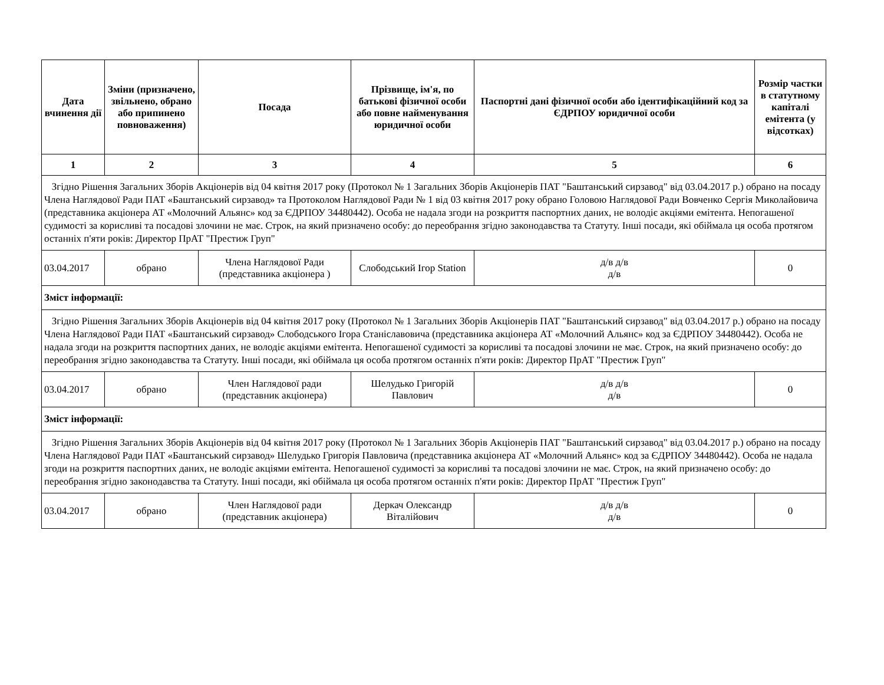| Дата вчинення дії | Зміни (призначено, звільнено, обрано або припинено повноваження) | Посада | Прізвище, ім'я, по батькові фізичної особи або повне найменування юридичної особи | Паспортні дані фізичної особи або ідентифікаційний код за ЄДРПОУ юридичної особи | Розмір частки в статутному капіталі емітента (у відсотках) |
| --- | --- | --- | --- | --- | --- |
| 1 | 2 | 3 | 4 | 5 | 6 |
| Згідно Рішення Загальних Зборів Акціонерів від 04 квітня 2017 року (Протокол № 1 Загальних Зборів Акціонерів ПАТ "Баштанський сирзавод" від 03.04.2017 р.) обрано на посаду Члена Наглядової Ради ПАТ «Баштанський сирзавод» та Протоколом Наглядової Ради № 1 від 03 квітня 2017 року обрано Головою Наглядової Ради Вовченко Сергія Миколайовича (представника акціонера АТ «Молочний Альянс» код за ЄДРПОУ 34480442). Особа не надала згоди на розкриття паспортних даних, не володіє акціями емітента. Непогашеної судимості за корисливі та посадові злочини не має. Строк, на який призначено особу: до переобрання згідно законодавства та Статуту. Інші посади, які обіймала ця особа протягом останніх п'яти років: Директор ПрАТ "Престиж Груп" | | | | | |
| 03.04.2017 | обрано | Члена Наглядової Ради (представника акціонера ) | Слободський Ігор Station | д/в д/в д/в | 0 |
| Зміст інформації: | | | | | |
| Згідно Рішення Загальних Зборів Акціонерів від 04 квітня 2017 року (Протокол № 1 Загальних Зборів Акціонерів ПАТ "Баштанський сирзавод" від 03.04.2017 р.) обрано на посаду Члена Наглядової Ради ПАТ «Баштанський сирзавод» Слободського Ігора Станіславовича (представника акціонера АТ «Молочний Альянс» код за ЄДРПОУ 34480442). Особа не надала згоди на розкриття паспортних даних, не володіє акціями емітента. Непогашеної судимості за корисливі та посадові злочини не має. Строк, на який призначено особу: до переобрання згідно законодавства та Статуту. Інші посади, які обіймала ця особа протягом останніх п'яти років: Директор ПрАТ "Престиж Груп" | | | | | |
| 03.04.2017 | обрано | Член Наглядової ради (представник акціонера) | Шелудько Григорій Павлович | д/в д/в д/в | 0 |
| Зміст інформації: | | | | | |
| Згідно Рішення Загальних Зборів Акціонерів від 04 квітня 2017 року (Протокол № 1 Загальних Зборів Акціонерів ПАТ "Баштанський сирзавод" від 03.04.2017 р.) обрано на посаду Члена Наглядової Ради ПАТ «Баштанський сирзавод» Шелудько Григорія Павловича (представника акціонера АТ «Молочний Альянс» код за ЄДРПОУ 34480442). Особа не надала згоди на розкриття паспортних даних, не володіє акціями емітента. Непогашеної судимості за корисливі та посадові злочини не має. Строк, на який призначено особу: до переобрання згідно законодавства та Статуту. Інші посади, які обіймала ця особа протягом останніх п'яти років: Директор ПрАТ "Престиж Груп" | | | | | |
| 03.04.2017 | обрано | Член Наглядової ради (представник акціонера) | Деркач Олександр Віталійович | д/в д/в д/в | 0 |